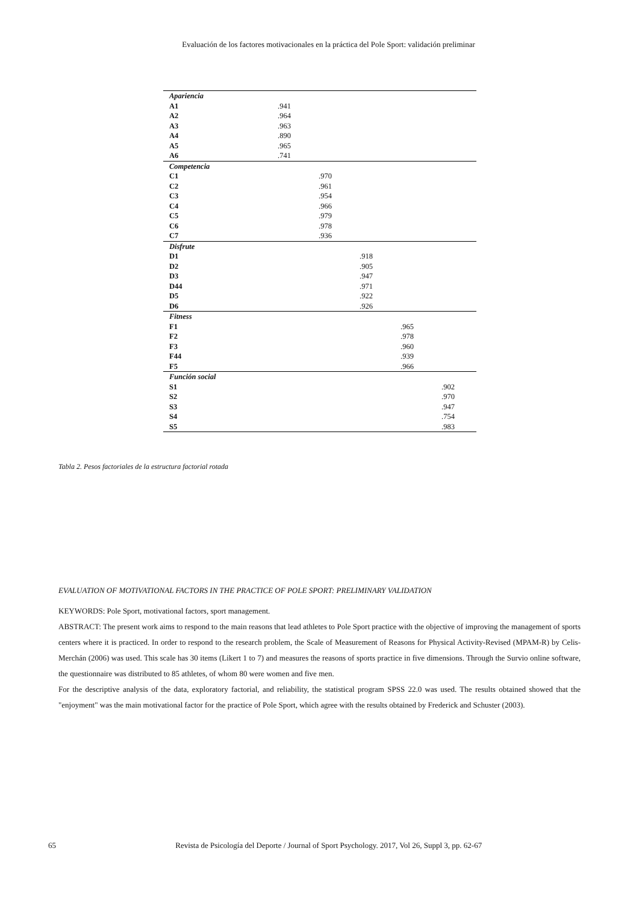Evaluación de los factores motivacionales en la práctica del Pole Sport: validación preliminar
| Apariencia | | | | | |
| A1 | .941 | | | | |
| A2 | .964 | | | | |
| A3 | .963 | | | | |
| A4 | .890 | | | | |
| A5 | .965 | | | | |
| A6 | .741 | | | | |
| Competencia | | | | | |
| C1 | | .970 | | | |
| C2 | | .961 | | | |
| C3 | | .954 | | | |
| C4 | | .966 | | | |
| C5 | | .979 | | | |
| C6 | | .978 | | | |
| C7 | | .936 | | | |
| Disfrute | | | | | |
| D1 | | | .918 | | |
| D2 | | | .905 | | |
| D3 | | | .947 | | |
| D44 | | | .971 | | |
| D5 | | | .922 | | |
| D6 | | | .926 | | |
| Fitness | | | | | |
| F1 | | | | .965 | |
| F2 | | | | .978 | |
| F3 | | | | .960 | |
| F44 | | | | .939 | |
| F5 | | | | .966 | |
| Función social | | | | | |
| S1 | | | | | .902 |
| S2 | | | | | .970 |
| S3 | | | | | .947 |
| S4 | | | | | .754 |
| S5 | | | | | .983 |
Tabla 2. Pesos factoriales de la estructura factorial rotada
EVALUATION OF MOTIVATIONAL FACTORS IN THE PRACTICE OF POLE SPORT: PRELIMINARY VALIDATION
KEYWORDS: Pole Sport, motivational factors, sport management.
ABSTRACT: The present work aims to respond to the main reasons that lead athletes to Pole Sport practice with the objective of improving the management of sports centers where it is practiced. In order to respond to the research problem, the Scale of Measurement of Reasons for Physical Activity-Revised (MPAM-R) by Celis-Merchán (2006) was used. This scale has 30 items (Likert 1 to 7) and measures the reasons of sports practice in five dimensions. Through the Survio online software, the questionnaire was distributed to 85 athletes, of whom 80 were women and five men.
For the descriptive analysis of the data, exploratory factorial, and reliability, the statistical program SPSS 22.0 was used. The results obtained showed that the "enjoyment" was the main motivational factor for the practice of Pole Sport, which agree with the results obtained by Frederick and Schuster (2003).
65 Revista de Psicología del Deporte / Journal of Sport Psychology. 2017, Vol 26, Suppl 3, pp. 62-67